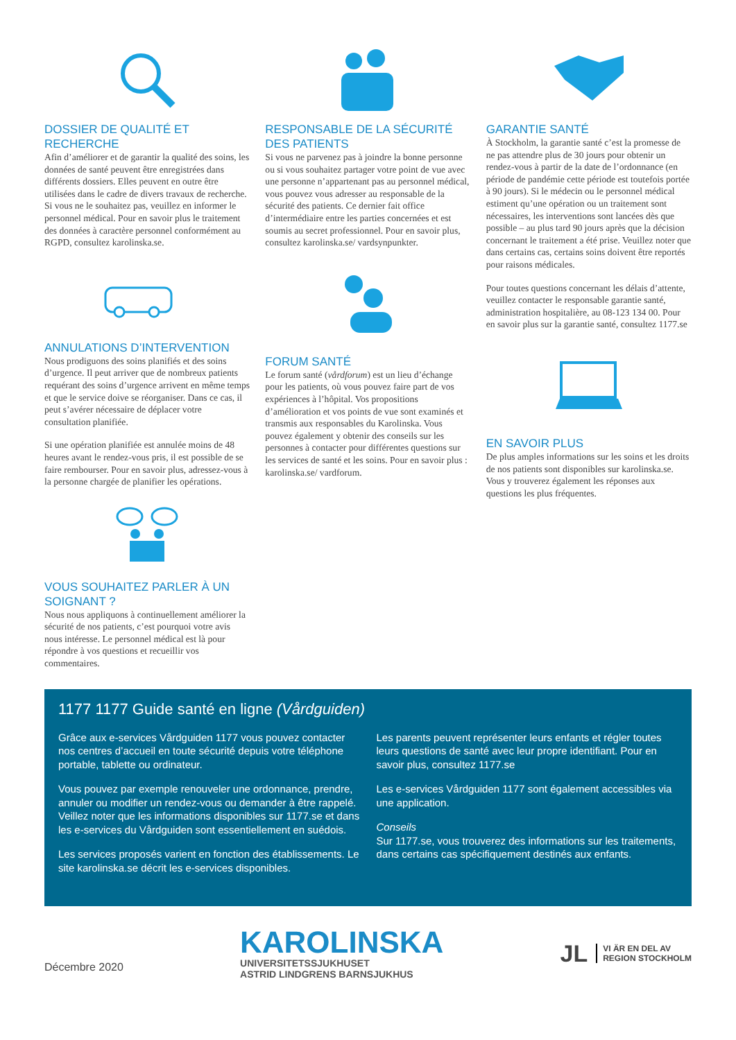DOSSIER DE QUALITÉ ET RECHERCHE
Afin d’améliorer et de garantir la qualité des soins, les données de santé peuvent être enregistrées dans différents dossiers. Elles peuvent en outre être utilisées dans le cadre de divers travaux de recherche. Si vous ne le souhaitez pas, veuillez en informer le personnel médical. Pour en savoir plus le traitement des données à caractère personnel conformément au RGPD, consultez karolinska.se.
ANNULATIONS D’INTERVENTION
Nous prodiguons des soins planifiés et des soins d’urgence. Il peut arriver que de nombreux patients requérant des soins d’urgence arrivent en même temps et que le service doive se réorganiser. Dans ce cas, il peut s’avérer nécessaire de déplacer votre consultation planifiée.
Si une opération planifiée est annulée moins de 48 heures avant le rendez-vous pris, il est possible de se faire rembourser. Pour en savoir plus, adressez-vous à la personne chargée de planifier les opérations.
VOUS SOUHAITEZ PARLER À UN SOIGNANT ?
Nous nous appliquons à continuellement améliorer la sécurité de nos patients, c’est pourquoi votre avis nous intéresse. Le personnel médical est là pour répondre à vos questions et recueillir vos commentaires.
RESPONSABLE DE LA SÉCURITÉ DES PATIENTS
Si vous ne parvenez pas à joindre la bonne personne ou si vous souhaitez partager votre point de vue avec une personne n’appartenant pas au personnel médical, vous pouvez vous adresser au responsable de la sécurité des patients. Ce dernier fait office d’intermédiaire entre les parties concernées et est soumis au secret professionnel. Pour en savoir plus, consultez karolinska.se/ vardsynpunkter.
FORUM SANTÉ
Le forum santé (vårdforum) est un lieu d’échange pour les patients, où vous pouvez faire part de vos expériences à l’hôpital. Vos propositions d’amélioration et vos points de vue sont examinés et transmis aux responsables du Karolinska. Vous pouvez également y obtenir des conseils sur les personnes à contacter pour différentes questions sur les services de santé et les soins. Pour en savoir plus : karolinska.se/ vardforum.
GARANTIE SANTÉ
À Stockholm, la garantie santé c’est la promesse de ne pas attendre plus de 30 jours pour obtenir un rendez-vous à partir de la date de l’ordonnance (en période de pandémie cette période est toutefois portée à 90 jours). Si le médecin ou le personnel médical estiment qu’une opération ou un traitement sont nécessaires, les interventions sont lancées dès que possible – au plus tard 90 jours après que la décision concernant le traitement a été prise. Veuillez noter que dans certains cas, certains soins doivent être reportés pour raisons médicales.
Pour toutes questions concernant les délais d’attente, veuillez contacter le responsable garantie santé, administration hospitalière, au 08-123 134 00. Pour en savoir plus sur la garantie santé, consultez 1177.se
EN SAVOIR PLUS
De plus amples informations sur les soins et les droits de nos patients sont disponibles sur karolinska.se. Vous y trouverez également les réponses aux questions les plus fréquentes.
1177 1177 Guide santé en ligne (Vårdguiden)
Grâce aux e-services Vårdguiden 1177 vous pouvez contacter nos centres d’accueil en toute sécurité depuis votre téléphone portable, tablette ou ordinateur.
Vous pouvez par exemple renouveler une ordonnance, prendre, annuler ou modifier un rendez-vous ou demander à être rappelé. Veillez noter que les informations disponibles sur 1177.se et dans les e-services du Vårdguiden sont essentiellement en suédois.
Les services proposés varient en fonction des établissements. Le site karolinska.se décrit les e-services disponibles.
Les parents peuvent représenter leurs enfants et régler toutes leurs questions de santé avec leur propre identifiant. Pour en savoir plus, consultez 1177.se
Les e-services Vårdguiden 1177 sont également accessibles via une application.
Conseils
Sur 1177.se, vous trouverez des informations sur les traitements, dans certains cas spécifiquement destinés aux enfants.
Décembre 2020
KAROLINSKA
UNIVERSITETSSJUKHUSET
ASTRID LINDGRENS BARNSJUKHUS
JL VI ÄR EN DEL AV
REGION STOCKHOLM